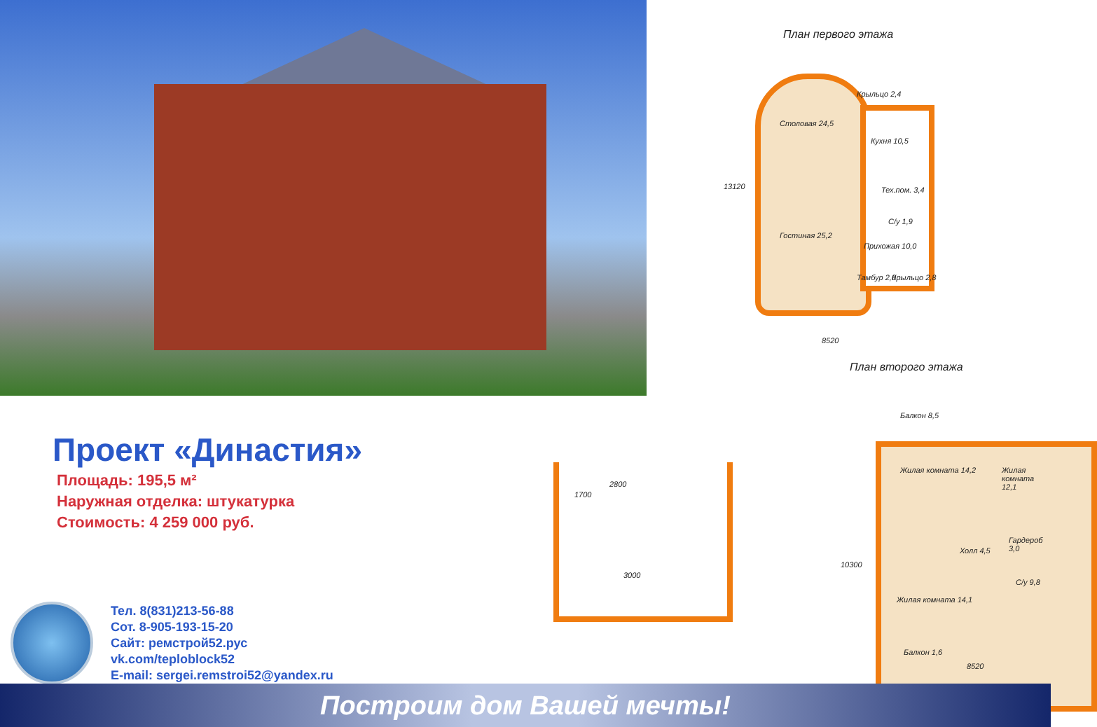План первого этажа
Столовая 24,5
Кухня 10,5
Тех.пом. 3,4
С/у 1,9
Гостиная 25,2
Прихожая 10,0
Тамбур 2,0 Крыльцо 2,8
Крыльцо 2,4
13120
8520
План второго этажа
Проект «Династия»
Площадь: 195,5 м²
Наружная отделка: штукатурка
Стоимость: 4 259 000 руб.
Тел. 8(831)213-56-88
Сот. 8-905-193-15-20
Сайт: ремстрой52.рус
vk.com/teploblock52
E-mail: sergei.remstroi52@yandex.ru
1700
2800
3000
Балкон 8,5
Жилая комната 14,2 Жилая комната 12,1
Холл 4,5
Гардероб 3,0
С/у 9,8
Жилая комната 14,1
Балкон 1,6
10300
8520
Построим дом Вашей мечты!